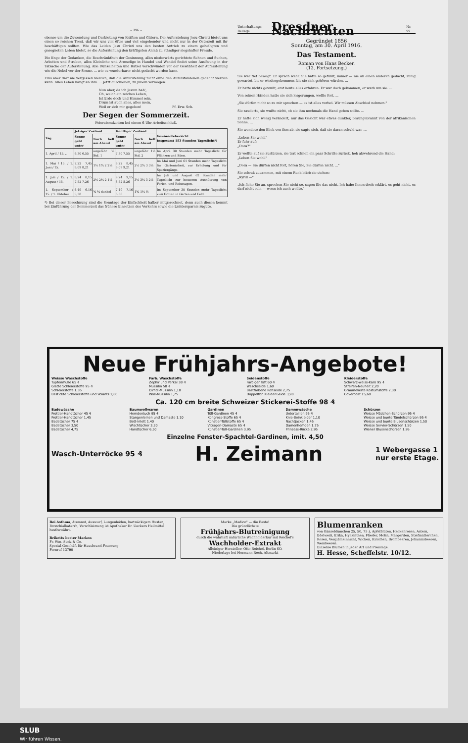– 396 –
ebenso um die Zuwendung und Darbietung von Kräften und Gütern. Die Auferstehung Jesu Christi bietet uns einen so reichen Trost, daß wir uns viel öfter und viel eingehender und nicht nur in der Osterzeit mit ihr beschäftigen sollten. Wie das Leiden Jesu Christi uns den besten Antrieb zu einem geheiligten und gesegneten Leben bietet, so die Auferstehung den kräftigsten Anlaß zu ständiger siegshafter Freude.
Die Enge der Gedanken, die Beschränktheit der Gesinnung, alles niederwärts gerichtete Sehnen und Suchen, Arbeiten und Streben, alles Kleinliche und Armselige in Handel und Wandel findet seine Auslösung in der Tatsache der Auferstehung. Alle Dunkelheiten und Rätsel verschwinden vor der Gewißheit der Auferstehung wie die Nebel vor der Sonne. ... wie es wunderbarer nicht gedacht werden kann.
Eins aber darf nie vergessen werden, daß die Auferstehung nicht ohne den Auferstandenen gedacht werden kann. Alles Leben hängt an ihm. ... jetzt durchleben, zu jubeln vermögen:
Nun aber, da ich Jesum hab',
Oh, welch ein reiches Leben,
Ist Erde doch und Himmel sein,
Drum ist auch alles, alles mein,
Weil er sich mir gegeben! Pf. Erw. Sch.
Der Segen der Sommerzeit.
Feierabendzeiten bei einem 6-Uhr-Arbeitsschluß.
| Tag | Jetziger Zustand | | Künftiger Zustand | | Gewinn-Uebersicht Insgesamt 183 Stunden Tageslicht*) |
| --- | --- | --- | --- | --- | --- |
| | Sonne geht unter | Noch hell am Abend | Sonne geht unter | Noch hell am Abend | |
| 1. April / 15. „ | 6,30 6,55 | ungefähr ½ Std. 1 | 7,30 7,55 | ungefähr 1½ Std. 2 | Im April 30 Stunden mehr Tageslicht für Pflanzen und Säen. |
| 1. Mai / 15. / 1. Juni / 15. | 7,22 7,45 8,09 8,21 | 1½ 1¾ 2 2¼ | 8,22 8,45 9,09 9,21 | 2½ 2¾ 3 3¼ | Im Mai und Juni 61 Stunden mehr Tageslicht für Gartenarbeit, zur Erholung und für Spaziergänge. |
| 1. Juli / 15. / 1. August / 15. | 8,24 8,15 7,52 7,26 | 2½ 2¼ 2 1½ | 9,24 9,15 8,52 8,26 | 3½ 3¼ 3 2½ | Im Juli und August 62 Stunden mehr Tageslicht zur besseren Ausnützung von Ferien- und Reisetagen. |
| 1. September / 15. / 1. Oktober | 6,49 6,16 5,38 | ¾ ¼ dunkel | 7,49 7,16 6,38 | 1¾ 1¼ ½ | Im September 30 Stunden mehr Tageslicht zum Ernten in Garten und Feld. |
*) Bei dieser Berechnung sind die Sonntage der Einfachheit halber mitgerechnet, denn auch diesen kommt bei Einführung der Sommerzeit das frühere Einsetzen des Verkehrs sowie die Lichtersparnis zugute.
Unterhaltungs-Beilage Dresdner Nachrichten Nr. 99
Gegründet 1856
Sonntag, am 30. April 1916.
Das Testament.
Roman von Hans Becker.
(12. Fortsetzung.)
Sie war tief bewegt. Er sprach wahr. Sie hatte so gefühlt, immer — nie an einen anderen gedacht, ruhig gewartet, bis er wiedergekommen, bis sie sich gehören würden. ...
Er hatte nichts gewußt, erst heute alles erfahren. Er war doch gekommen, er warb um sie. ...
Von seinen Händen hatte sie sich losgerungen, wollte fort. ...
„Sie dürfen nicht so zu mir sprechen — es ist alles vorbei. Wir müssen Abschied nehmen."
Sie zauderte, sie wußte nicht, ob sie ihm nochmals die Hand geben sollte. ...
Er hatte sich wenig verändert, nur das Gesicht war etwas dunkler, braungebrannt von der afrikanischen Sonne. ...
Sie wendete den Blick von ihm ab, sie sagte sich, daß sie daran schuld war. ...
„Leben Sie wohl."
Er fuhr auf:
„Dora?"
Er wollte auf sie zustürzen, sie trat schnell ein paar Schritte zurück, hob abwehrend die Hand:
„Leben Sie wohl."
„Dora — Sie dürfen nicht fort, hören Sie, Sie dürfen nicht. ..."
Sie schrak zusammen, mit einem Ruck blieb sie stehen:
„Kyrill —"
„Ich flehe Sie an, sprechen Sie nicht so, sagen Sie das nicht. Ich habe Ihnen doch erklärt, es geht nicht, es darf nicht sein — wenn ich auch wollte."
Neue Frühjahrs-Angebote!
Weisse Waschstoffe
Tupfenmulle 65 ₰
Glatte Schleierstoffe 95 ₰
Schleierstoffe 1,35
Bestickte Schleierstoffe und Volants 2,60
Farb. Waschstoffe
Zephir und Perkal 38 ₰
Mussilin 58 ₰
Dirndl-Mussilin 1,10
Woll-Mussilin 1,75
Seidenstoffe
Farbiger Taft 60 ₰
Waschseide 1,60
Bastfarbene Rohseide 2,75
Doppeltbr. Kleider-Seide 3,90
Kleiderstoffe
Schwarz-weiss-Karo 95 ₰
Streifen-Neuheit 2,20
Graumelierte Kostümstoffe 2,30
Covercoat 15,60
Ca. 120 cm breite Schweizer Stickerei-Stoffe 98 ₰
Badewäsche
Frottier-Handtücher 45 ₰
Frottier-Handtücher 1,45
Badetücher 75 ₰
Badetücher 3,50
Badetücher 4,75
Baumwollwaren
Hemdentuch 95 ₰
Stangenleinen und Damaste 1,10
Bett-Inlett 1,40
Wischtücher 3,30
Handtücher 6,50
Gardinen
Tüll-Gardinen 45 ₰
Kongress-Stoffe 65 ₰
Künstler-Tüllstoffe 65 ₰
Vitragen-Damaste 65 ₰
Künstler-Tüll-Gardinen 3,95
Damenwäsche
Untertaillen 95 ₰
Knie-Beinkleider 1,10
Nachtjacken 1,45
Damenhemden 1,75
Prinzess-Röcke 2,95
Schürzen
Weisse Mädchen-Schürzen 95 ₰
Weisse und bunte Tändelschürzen 95 ₰
Weisse und bunte Blusenschürzen 1,50
Weisse Servier-Schürzen 1,50
Wiener Blusenschürzen 1,95
Einzelne Fenster-Spachtel-Gardinen, imit. 4,50
Wasch-Unterröcke 95 ₰ H. Zeimann 1 Webergasse 1
nur erste Etage.
Bei Asthma, Atemnot, Auswurf, Lungenleiden, hartnäckigem Husten, Bronchialkatarrh, Verschleimung ist Apotheker Dr. Ueckers Heilmittel bestbewährt.
Briketts bester Marken
Fr. Wm. Stolz & Co.
Spezial-Geschäft für Hausbrand-Feuerung
Fernruf 13790
Marke „Medico" — die Beste!
Die gründlichste
Frühjahrs-Blutreinigung
durch die wahrhaft natürliche Wachholderkur mit Reichel's
Wachholder-Extrakt
Alleiniger Hersteller: Otto Reichel, Berlin SO.
Niederlage bei Hermann Roch, Altmarkt
Blumenranken
von Gänseblümchen 25, 50, 75 ₰, Apfelblüten, Heckenrosen, Astern, Edelweiß, Erika, Hyazinthen, Flieder, Mohn, Margeriten, Stiefmütterchen, Rosen, Vergißmeinnicht, Wicken, Kirschen, Brombeeren, Johannisbeeren, Weinbeeren.
Einzelne Blumen in jeder Art und Preislage.
H. Hesse, Scheffelstr. 10/12.
SLUB
Wir führen Wissen.